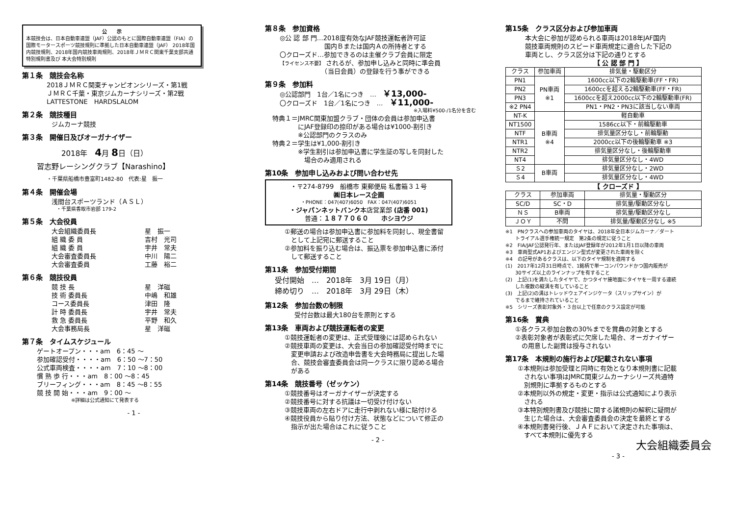公　　示
本競技会は、日本自動車連盟（JAF）公認のもとに国際自動車連盟（FIA）の国際モータースポーツ競技規則に準拠した日本自動車連盟（JAF） 2018年国内競技規則、2018年国内競技車両規則、2018年ＪＭＲＣ関東千葉支部共通特別規則書及び 本大会特別規則
第１条　競技会名称
2018ＪＭＲＣ関東チャンピオンシリーズ・第1戦
ＪＭＲＣ千葉・東京ジムカーナシリーズ・第2戦
LATTESTONE　HARDSLALOM
第２条　競技種目
ジムカーナ競技
第３条　開催日及びオーガナイザー
2018年　4月 8日（日）
習志野レーシングクラブ【Narashino】
・千葉県船橋市豊富町1482-80　代表:星　振一
第４条　開催会場
浅間台スポーツランド（ＡＳＬ）
　・千葉県香取市岩部 179-2
第５条　大会役員
大会組織委員長 星　振一
組 織 委 員 吉村　光司
組 織 委 員 宇井　常夫
大会審査委員長 中川　陽二
大会審査委員 工藤　裕二
第６条　競技役員
競 技 長 星　洋磁
技 術 委員長 中嶋　和雄
コース委員長 津田　隆
計 時 委員長 宇井　常夫
救 急 委員長 平野　和久
大会事務局長 星　洋磁
第７条　タイムスケジュール
ゲートオープン・・・am　6：45 ～
参加確認受付・・・・am　6：50 ～7：50
公式車両検査・・・・am　7：10 ～8：00
慣 熟 歩 行・・・am　8：00 ～8：45
ブリーフィング・・・am　8：45 ～8：55
競 技 開 始・・・am　9：00 ～
※詳細は公式通知にて発表する
- 1 -
第８条　参加資格
◎公 認 部 門…2018度有効なJAF競技運転者許可証
　　　　　　　国内Ｂまたは国内Ａの所持者とする
〇クローズド…参加できるのは主催クラブ会員に限定
【ライセンス不要】 されるが、参加申し込みと同時に準会員
　　　　　　　（当日会員）の登録を行う事ができる
第９条　参加料
◎公認部門　1台／1名につき　…　￥13,000-
〇クローズド　1台／1名につき　…　￥11,000-
※入場料¥500-/1名分を含む
特典１＝JMRC関東加盟クラブ・団体の会員は参加申込書
　　　　にJAF登録印の捺印がある場合は¥1000-割引き
　　　　※公認部門のクラスのみ
特典２＝学生は¥1,000-割引き
　　　　※学生割引は参加申込書に学生証の写しを同封した
　　　　　場合のみ適用される
第10条　参加申し込みおよび問い合わせ先
・〒274-8799　船橋市 東郵便局 私書箱３１号
㈱日本レース企画
・PHONE：047(407)6050　FAX：047(407)6051
・ジャパンネットバンク本店営業部 (店番 001)
普通：１８７７０６０　　ホシヨウジ
①郵送の場合は参加申込書に参加料を同封し、現金書留
　として上記宛に郵送すること
②参加料を振り込む場合は、振込票を参加申込書に添付
　して郵送すること
第11条　参加受付期間
受付開始　…　2018年　3月 19日（月）
締め切り　…　2018年　3月 29日（木）
第12条　参加台数の制限
受付台数は最大180台を原則とする
第13条　車両および競技運転者の変更
①競技運転者の変更は、正式受理後には認められない
②競技車両の変更は、大会当日の参加確認受付時までに
　変更申請および改造申告書を大会時務局に提出した場
　合、競技会審査委員会は同一クラスに限り認める場合
　がある
第14条　競技番号（ゼッケン）
①競技番号はオーガナイザーが決定する
②競技番号に対する抗議は一切受け付けない
③競技車両の左右ドアに走行中剥れない様に貼付ける
④競技役員から貼り付け方法、状態などについて修正の
　指示が出た場合はこれに従うこと
- 2 -
第15条　クラス区分および参加車両
本大会に参加が認められる車両は2018年JAF国内
競技車両規則のスピード車両規定に適合した下記の
車両とし、クラス区分は下記の通りとする
【 公 認 部 門 】
| クラス | 参加車両 | 排気量・駆動区分 |
| --- | --- | --- |
| PN1 | PN車両 ※1 | 1600cc以下の2輪駆動車(FF・FR) |
| PN2 | | 1600ccを超える2輪駆動車(FF・FR) |
| PN3 | | 1600ccを超え2000cc以下の2輪駆動車(FR) |
| ※2 PN4 | | PN1・PN2・PN3に該当しない車両 |
| NT-K | B車両 ※4 | 軽自動車 |
| NT1500 | | 1586cc以下・前輪駆動車 |
| NTF | | 排気量区分なし・前輪駆動 |
| NTR1 | | 2000cc以下の後輪駆動車 ※3 |
| NTR2 | | 排気量区分なし・後輪駆動車 |
| NT4 | | 排気量区分なし・4WD |
| Ｓ2 | B車両 | 排気量区分なし・2WD |
| Ｓ4 | | 排気量区分なし・4WD |
【 クローズド 】
| クラス | 参加車両 | 排気量・駆動区分 |
| --- | --- | --- |
| SC/D | SC・D | 排気量/駆動区分なし |
| ＮＳ | B車両 | 排気量/駆動区分なし |
| ＪＯＹ | 不問 | 排気量/駆動区分なし ※5 |
※1　PNクラスへの参加車両のタイヤは、2018年全日本ジムカーナ／ダート
　　トライアル選手権統一規定　第2条の規定に従うこと
※2　FIA/JAF公認発行年、またはJAF登録年が2012年1月1日以降の車両
※3　車両型式AP1およびエンジン型式が変更された車両を除く
※4　の記号があるクラスは、以下のタイヤ規制を適用する
(1)　2017年12月31日時点で、1銘柄で単一コンパウンドかつ国内販売が
　　30サイズ以上のラインナップを有すること
(2)　上記(1)を満たしたタイヤで、かつタイヤ接地面にタイヤを一周する連続
　　した複数の縦溝を有していること
(3)　上記(2)の溝はトレッドウェアインジケータ（スリップサイン）が
　　でるまで維持されていること
※5　シリーズ表彰対象外・３台以上で任意のクラス設定が可能
第16条　賞典
①各クラス参加台数の30%までを賞典の対象とする
②表彰対象者が表彰式に欠席した場合、オーガナイザー
　の用意した副賞は授与されない
第17条　本規則の施行および記載されない事項
①本規則は参加受理と同時に有効となり本規則書に記載
　されない事項はJMRC関東ジムカーナシリーズ共通特
　別規則に準拠するものとする
②本規則以外の規定・変更・指示は公式通知により表示
　される
③本特別規則書及び競技に関する諸規則の解釈に疑問が
　生じた場合は、大会審査委員会の決定を最終とする
④本規則書発行後、ＪＡＦにおいて決定された事項は、
　すべて本規則に優先する
大会組織委員会
- 3 -